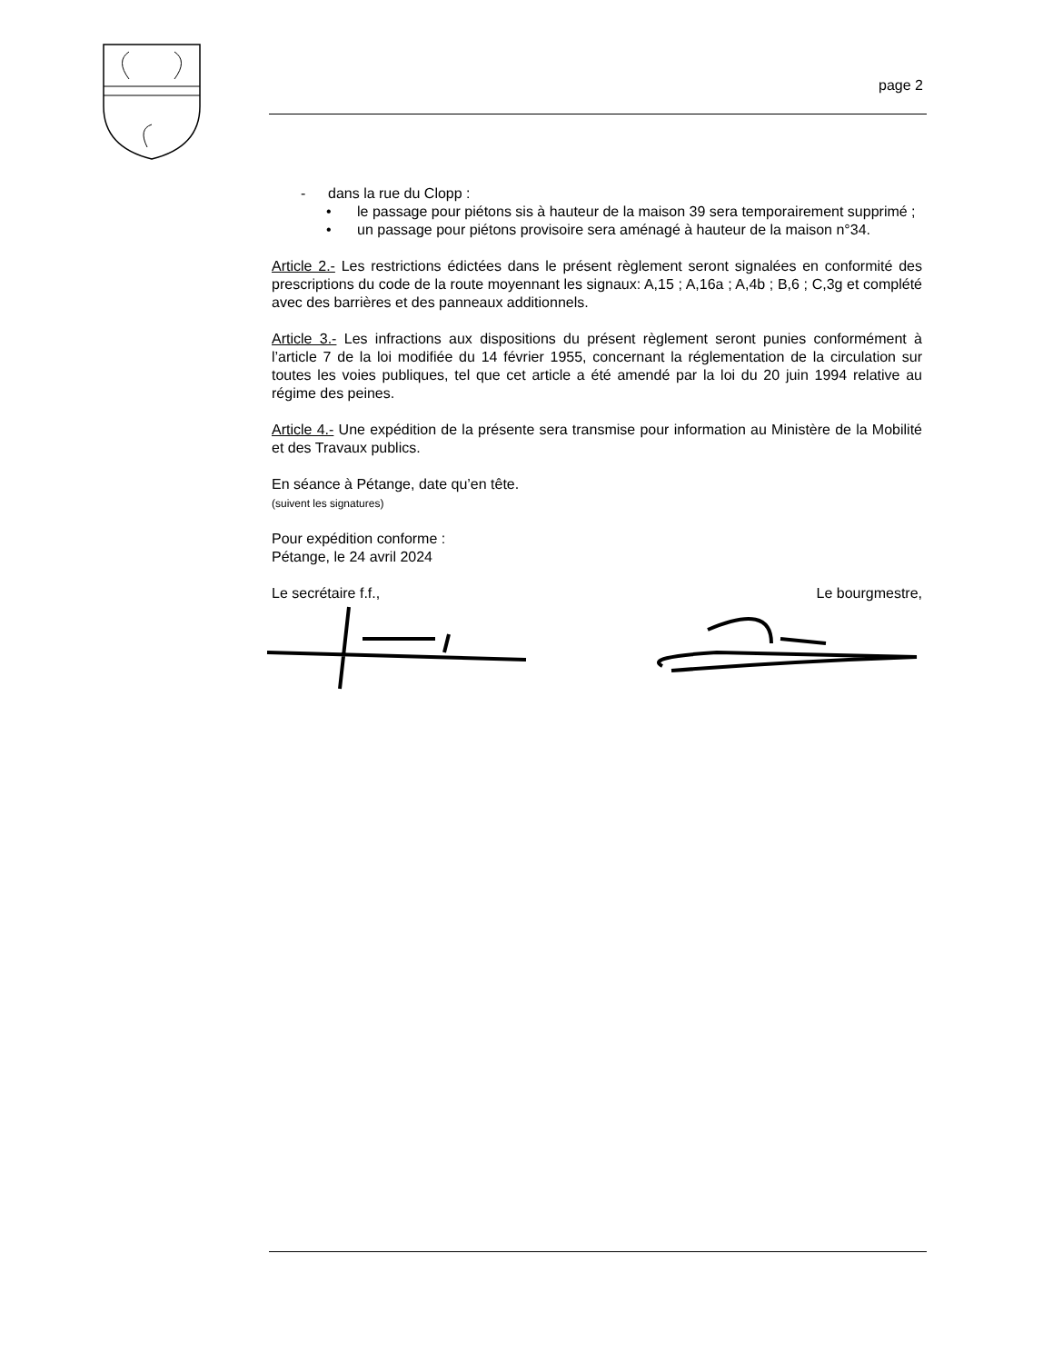page 2
- dans la rue du Clopp :
• le passage pour piétons sis à hauteur de la maison 39 sera temporairement supprimé ;
• un passage pour piétons provisoire sera aménagé à hauteur de la maison n°34.
Article 2.- Les restrictions édictées dans le présent règlement seront signalées en conformité des prescriptions du code de la route moyennant les signaux: A,15 ; A,16a ; A,4b ; B,6 ; C,3g et complété avec des barrières et des panneaux additionnels.
Article 3.- Les infractions aux dispositions du présent règlement seront punies conformément à l’article 7 de la loi modifiée du 14 février 1955, concernant la réglementation de la circulation sur toutes les voies publiques, tel que cet article a été amendé par la loi du 20 juin 1994 relative au régime des peines.
Article 4.- Une expédition de la présente sera transmise pour information au Ministère de la Mobilité et des Travaux publics.
En séance à Pétange, date qu’en tête.
(suivent les signatures)
Pour expédition conforme :
Pétange, le 24 avril 2024
Le secrétaire f.f., Le bourgmestre,